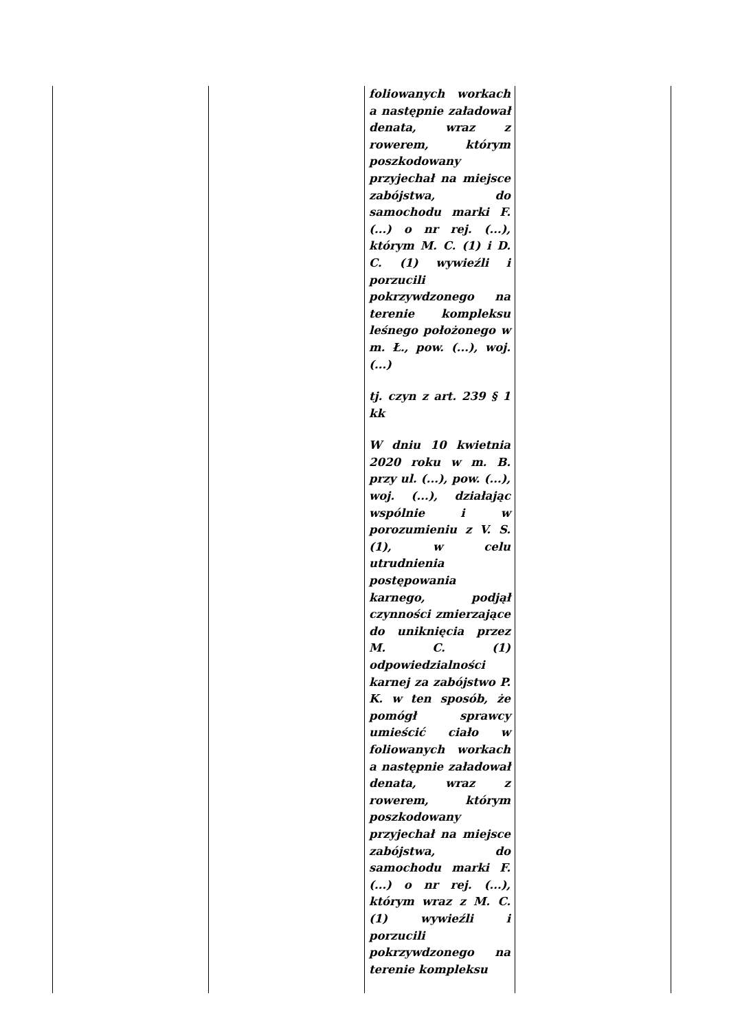| | | foliowanych workach a następnie załadował denata, wraz z rowerem, którym poszkodowany przyjechał na miejsce zabójstwa, do samochodu marki F. (...) o nr rej. (...), którym M. C. (1) i D. C. (1) wywieźli i porzucili pokrzywdzonego na terenie kompleksu leśnego położonego w m. Ł., pow. (...), woj. (...) tj. czyn z art. 239 § 1 kk W dniu 10 kwietnia 2020 roku w m. B. przy ul. (...), pow. (...), woj. (...), działając wspólnie i w porozumieniu z V. S. (1), w celu utrudnienia postępowania karnego, podjął czynności zmierzające do uniknięcia przez M. C. (1) odpowiedzialności karnej za zabójstwo P. K. w ten sposób, że pomógł sprawcy umieścić ciało w foliowanych workach a następnie załadował denata, wraz z rowerem, którym poszkodowany przyjechał na miejsce zabójstwa, do samochodu marki F. (...) o nr rej. (...), którym wraz z M. C. (1) wywieźli i porzucili pokrzywdzonego na terenie kompleksu | |